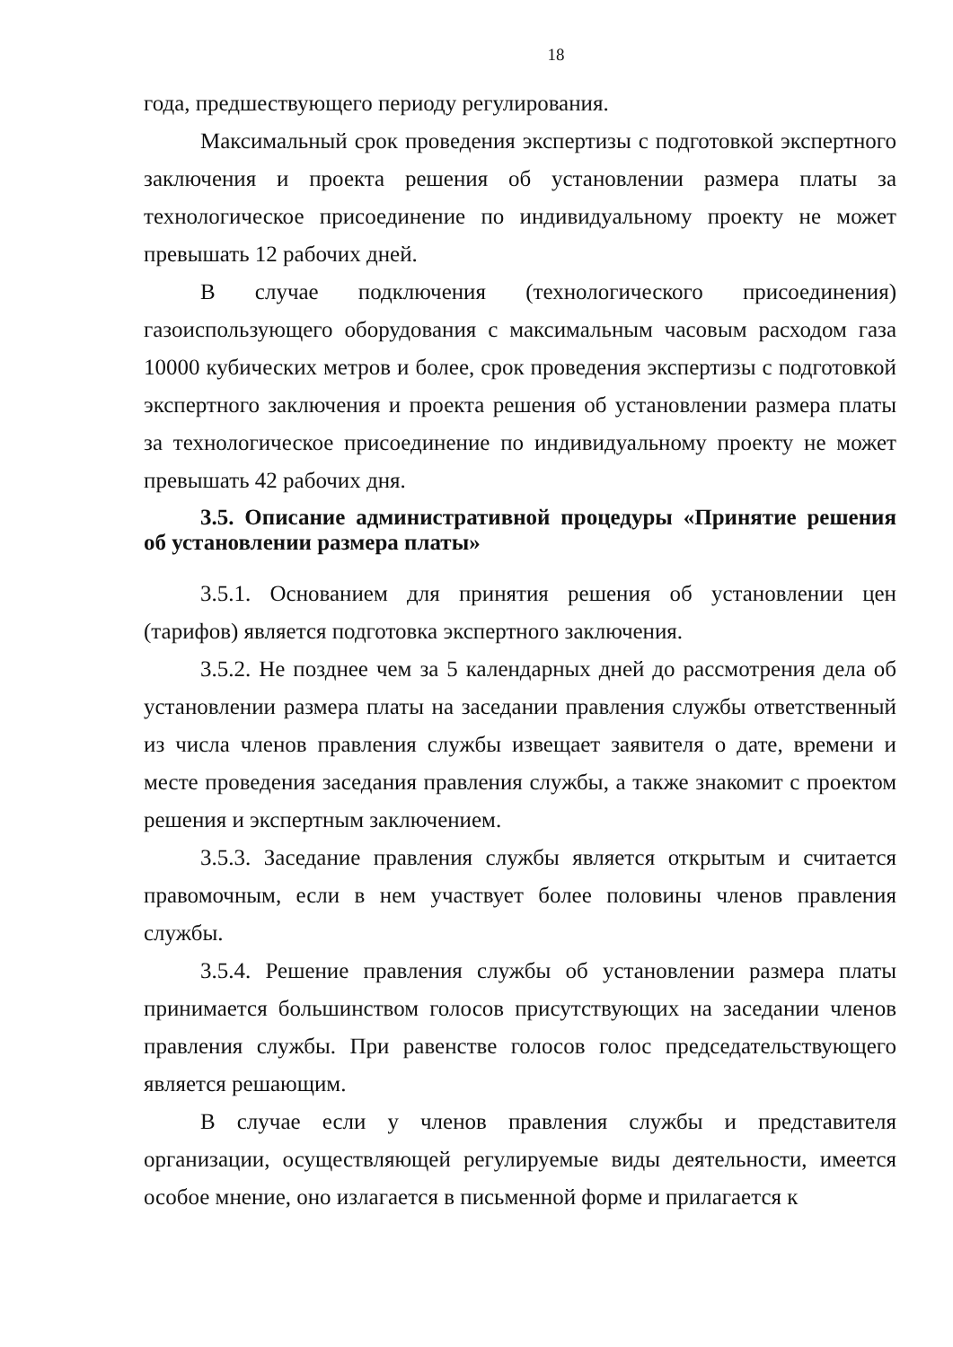18
года, предшествующего периоду регулирования.
Максимальный срок проведения экспертизы с подготовкой экспертного заключения и проекта решения об установлении размера платы за технологическое присоединение по индивидуальному проекту не может превышать 12 рабочих дней.
В случае подключения (технологического присоединения) газоиспользующего оборудования с максимальным часовым расходом газа 10000 кубических метров и более, срок проведения экспертизы с подготовкой экспертного заключения и проекта решения об установлении размера платы за технологическое присоединение по индивидуальному проекту не может превышать 42 рабочих дня.
3.5. Описание административной процедуры «Принятие решения об установлении размера платы»
3.5.1. Основанием для принятия решения об установлении цен (тарифов) является подготовка экспертного заключения.
3.5.2. Не позднее чем за 5 календарных дней до рассмотрения дела об установлении размера платы на заседании правления службы ответственный из числа членов правления службы извещает заявителя о дате, времени и месте проведения заседания правления службы, а также знакомит с проектом решения и экспертным заключением.
3.5.3. Заседание правления службы является открытым и считается правомочным, если в нем участвует более половины членов правления службы.
3.5.4. Решение правления службы об установлении размера платы принимается большинством голосов присутствующих на заседании членов правления службы. При равенстве голосов голос председательствующего является решающим.
В случае если у членов правления службы и представителя организации, осуществляющей регулируемые виды деятельности, имеется особое мнение, оно излагается в письменной форме и прилагается к